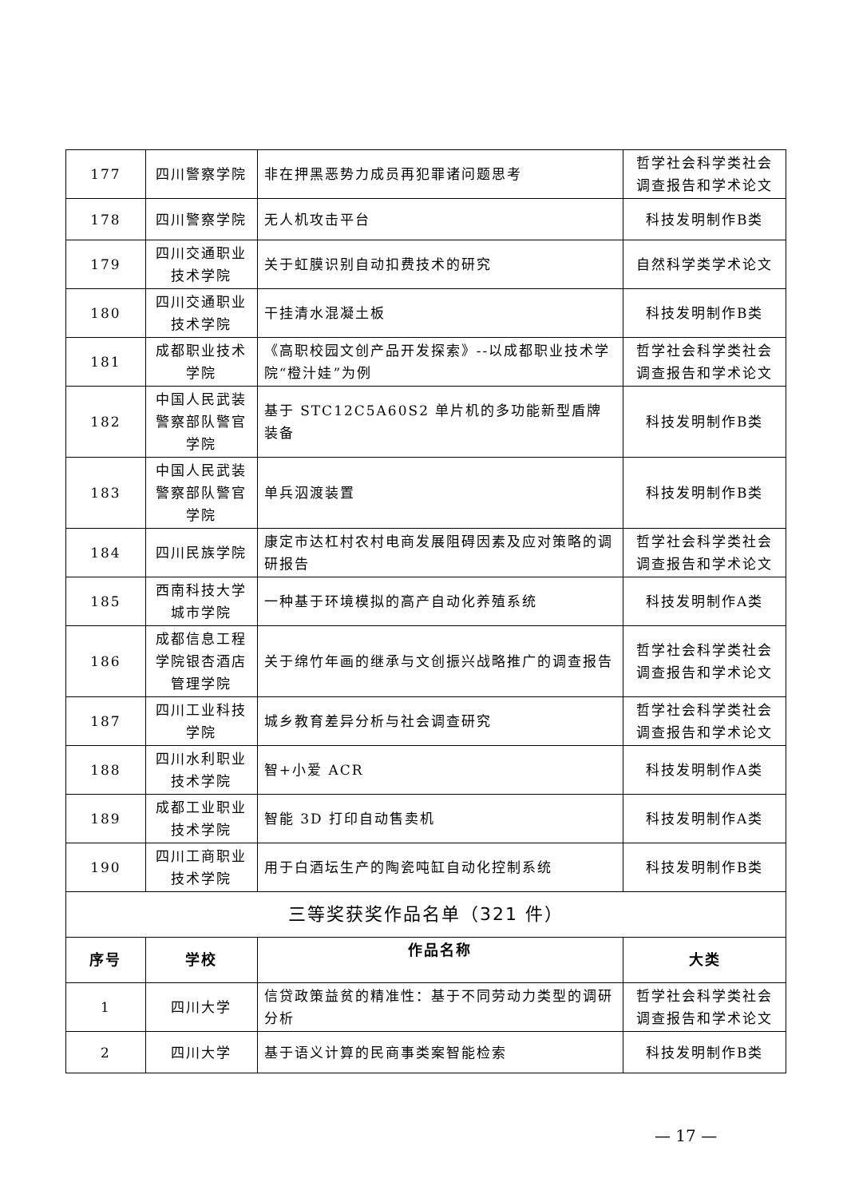| 177 | 四川警察学院 | 非在押黑恶势力成员再犯罪诸问题思考 | 哲学社会科学类社会调查报告和学术论文 |
| 178 | 四川警察学院 | 无人机攻击平台 | 科技发明制作B类 |
| 179 | 四川交通职业技术学院 | 关于虹膜识别自动扣费技术的研究 | 自然科学类学术论文 |
| 180 | 四川交通职业技术学院 | 干挂清水混凝土板 | 科技发明制作B类 |
| 181 | 成都职业技术学院 | 《高职校园文创产品开发探索》--以成都职业技术学院“橙汁娃”为例 | 哲学社会科学类社会调查报告和学术论文 |
| 182 | 中国人民武装警察部队警官学院 | 基于 STC12C5A60S2 单片机的多功能新型盾牌装备 | 科技发明制作B类 |
| 183 | 中国人民武装警察部队警官学院 | 单兵泅渡装置 | 科技发明制作B类 |
| 184 | 四川民族学院 | 康定市达杠村农村电商发展阻碍因素及应对策略的调研报告 | 哲学社会科学类社会调查报告和学术论文 |
| 185 | 西南科技大学城市学院 | 一种基于环境模拟的高产自动化养殖系统 | 科技发明制作A类 |
| 186 | 成都信息工程学院银杏酒店管理学院 | 关于绵竹年画的继承与文创振兴战略推广的调查报告 | 哲学社会科学类社会调查报告和学术论文 |
| 187 | 四川工业科技学院 | 城乡教育差异分析与社会调查研究 | 哲学社会科学类社会调查报告和学术论文 |
| 188 | 四川水利职业技术学院 | 智+小爱 ACR | 科技发明制作A类 |
| 189 | 成都工业职业技术学院 | 智能 3D 打印自动售卖机 | 科技发明制作A类 |
| 190 | 四川工商职业技术学院 | 用于白酒坛生产的陶瓷吨缸自动化控制系统 | 科技发明制作B类 |
| 三等奖获奖作品名单（321 件） | | | |
| 序号 | 学校 | 作品名称 | 大类 |
| 1 | 四川大学 | 信贷政策益贫的精准性：基于不同劳动力类型的调研分析 | 哲学社会科学类社会调查报告和学术论文 |
| 2 | 四川大学 | 基于语义计算的民商事类案智能检索 | 科技发明制作B类 |
— 17 —